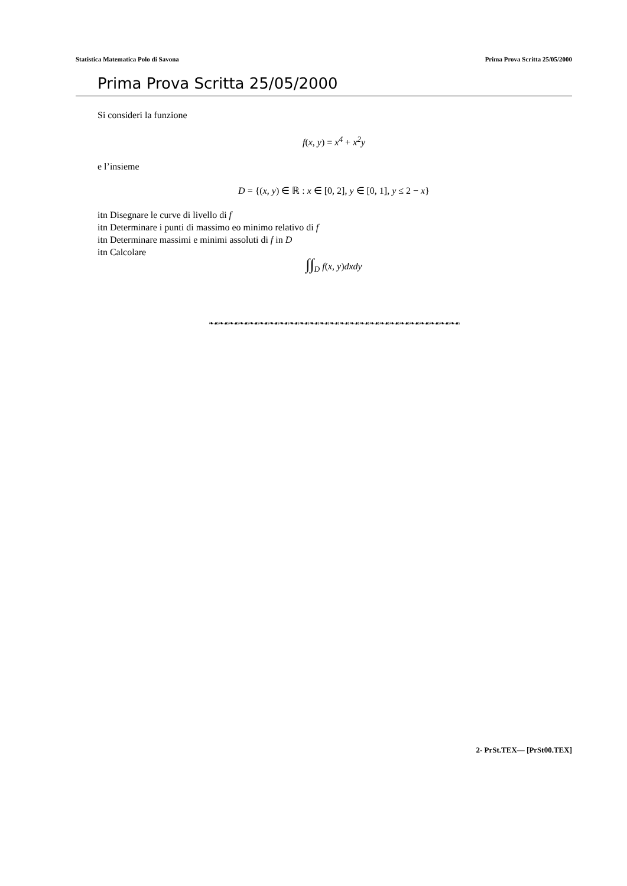Statistica Matematica Polo di Savona Prima Prova Scritta 25/05/2000
Prima Prova Scritta 25/05/2000
Si consideri la funzione
f(x, y) = x<sup>4</sup> + x<sup>2</sup>y
e l’insieme
D = {(x, y) ∈ ℝ : x ∈ [0, 2], y ∈ [0, 1], y ≤ 2 − x}
itn Disegnare le curve di livello di f
itn Determinare i punti di massimo eo minimo relativo di f
itn Determinare massimi e minimi assoluti di f in D
itn Calcolare
∫∫<sub>D</sub> f(x, y) dxdy
❧☙❧☙❧☙❧☙❧☙❧☙❧☙❧☙❧☙❧☙❧☙❧☙❧☙❧☙❧☙❧☙❧☙❧☙❧☙❧☙❧☙❧☙❧☙❧☙❧☙
2- PrSt.TEX— [PrSt00.TEX]